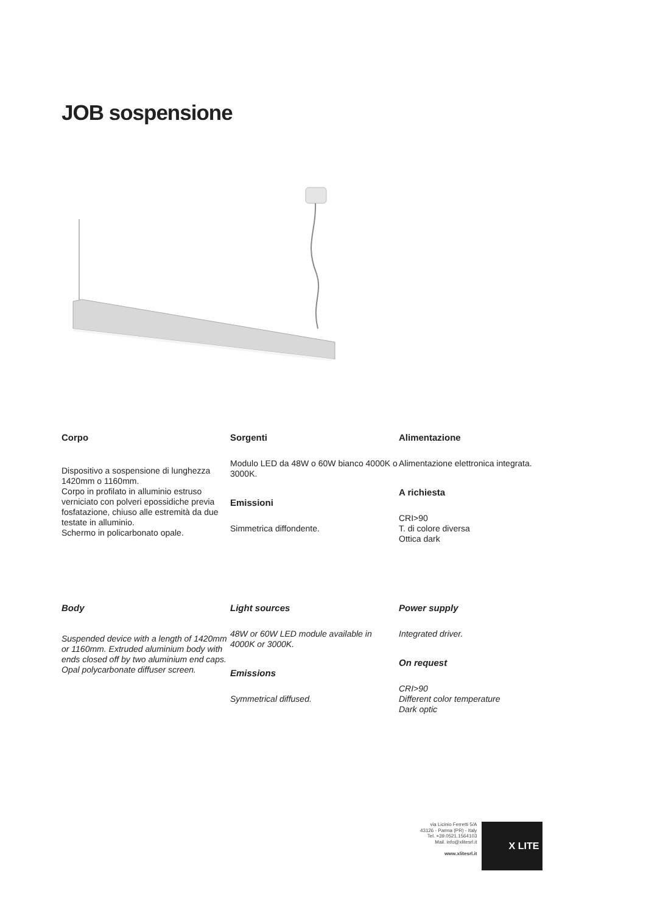JOB sospensione
Corpo
Dispositivo a sospensione di lunghezza 1420mm o 1160mm.
Corpo in profilato in alluminio estruso verniciato con polveri epossidiche previa fosfatazione, chiuso alle estremità da due testate in alluminio.
Schermo in policarbonato opale.
Sorgenti
Modulo LED da 48W o 60W bianco 4000K o 3000K.
Emissioni
Simmetrica diffondente.
Alimentazione
Alimentazione elettronica integrata.
A richiesta
CRI>90
T. di colore diversa
Ottica dark
Body
Suspended device with a length of 1420mm or 1160mm. Extruded aluminium body with ends closed off by two aluminium end caps. Opal polycarbonate diffuser screen.
Light sources
48W or 60W LED module available in 4000K or 3000K.
Emissions
Symmetrical diffused.
Power supply
Integrated driver.
On request
CRI>90
Different color temperature
Dark optic
via Licinio Ferretti 5/A
43126 - Parma (PR) - Italy
Tel. +39.0521.1564103
Mail. info@xlitesrl.it
www.xlitesrl.it
X LITE